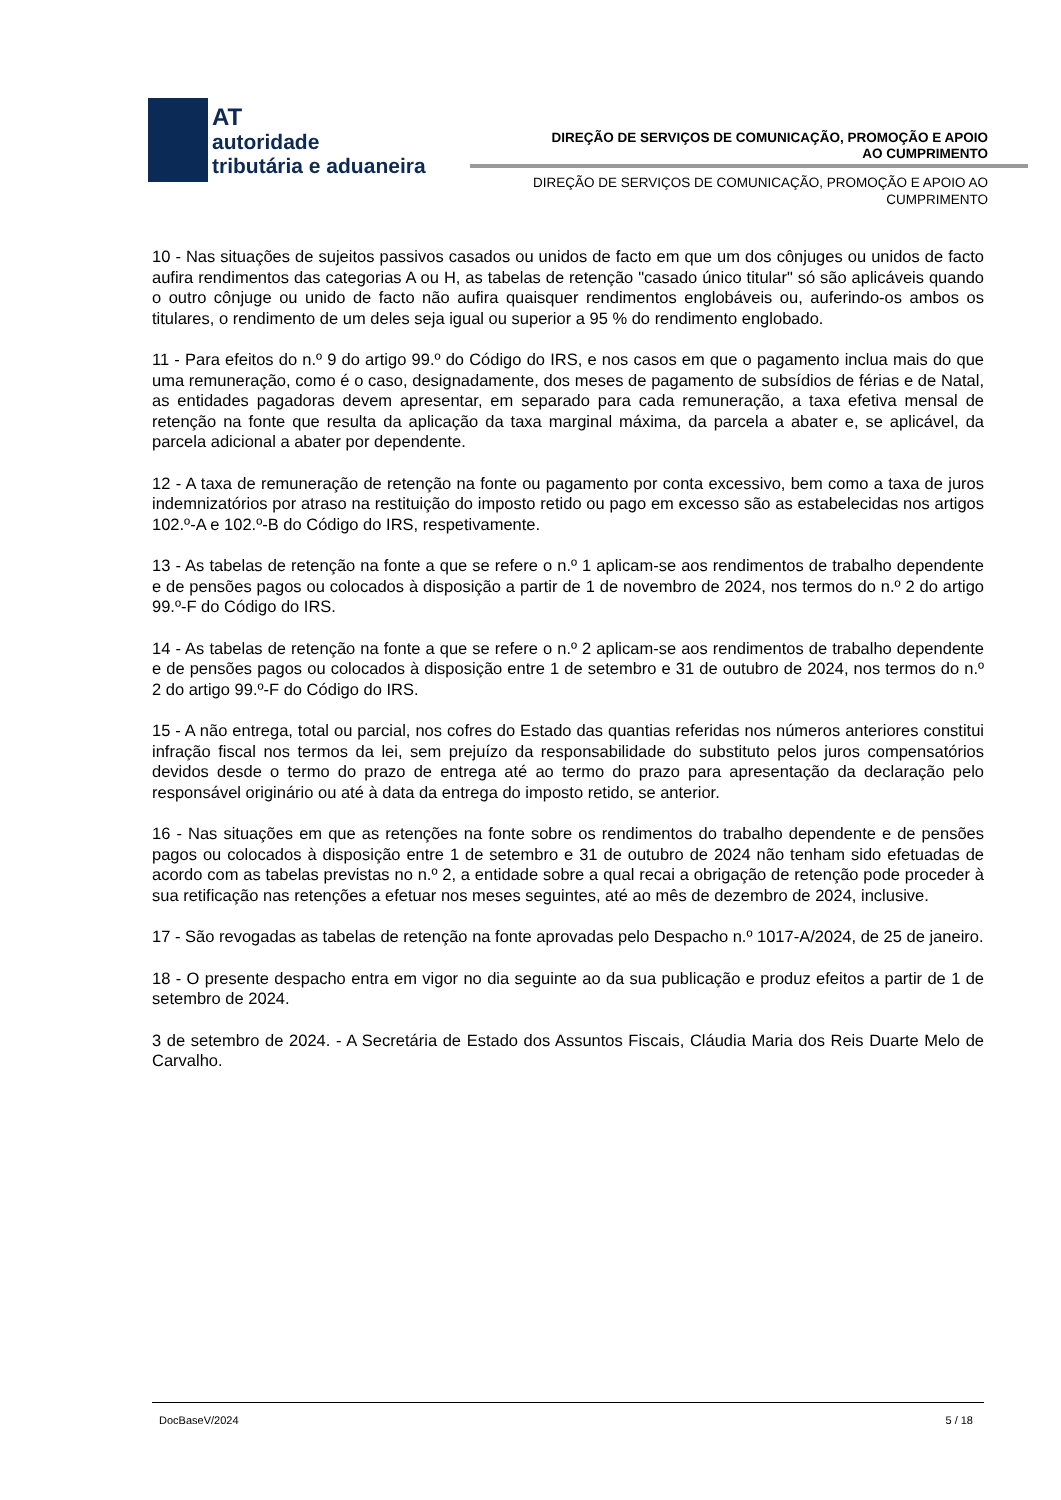AT
autoridade
tributária e aduaneira
DIREÇÃO DE SERVIÇOS DE COMUNICAÇÃO, PROMOÇÃO E APOIO AO CUMPRIMENTO
DIREÇÃO DE SERVIÇOS DE COMUNICAÇÃO, PROMOÇÃO E APOIO AO CUMPRIMENTO
10 - Nas situações de sujeitos passivos casados ou unidos de facto em que um dos cônjuges ou unidos de facto aufira rendimentos das categorias A ou H, as tabelas de retenção "casado único titular" só são aplicáveis quando o outro cônjuge ou unido de facto não aufira quaisquer rendimentos englobáveis ou, auferindo-os ambos os titulares, o rendimento de um deles seja igual ou superior a 95 % do rendimento englobado.
11 - Para efeitos do n.º 9 do artigo 99.º do Código do IRS, e nos casos em que o pagamento inclua mais do que uma remuneração, como é o caso, designadamente, dos meses de pagamento de subsídios de férias e de Natal, as entidades pagadoras devem apresentar, em separado para cada remuneração, a taxa efetiva mensal de retenção na fonte que resulta da aplicação da taxa marginal máxima, da parcela a abater e, se aplicável, da parcela adicional a abater por dependente.
12 - A taxa de remuneração de retenção na fonte ou pagamento por conta excessivo, bem como a taxa de juros indemnizatórios por atraso na restituição do imposto retido ou pago em excesso são as estabelecidas nos artigos 102.º-A e 102.º-B do Código do IRS, respetivamente.
13 - As tabelas de retenção na fonte a que se refere o n.º 1 aplicam-se aos rendimentos de trabalho dependente e de pensões pagos ou colocados à disposição a partir de 1 de novembro de 2024, nos termos do n.º 2 do artigo 99.º-F do Código do IRS.
14 - As tabelas de retenção na fonte a que se refere o n.º 2 aplicam-se aos rendimentos de trabalho dependente e de pensões pagos ou colocados à disposição entre 1 de setembro e 31 de outubro de 2024, nos termos do n.º 2 do artigo 99.º-F do Código do IRS.
15 - A não entrega, total ou parcial, nos cofres do Estado das quantias referidas nos números anteriores constitui infração fiscal nos termos da lei, sem prejuízo da responsabilidade do substituto pelos juros compensatórios devidos desde o termo do prazo de entrega até ao termo do prazo para apresentação da declaração pelo responsável originário ou até à data da entrega do imposto retido, se anterior.
16 - Nas situações em que as retenções na fonte sobre os rendimentos do trabalho dependente e de pensões pagos ou colocados à disposição entre 1 de setembro e 31 de outubro de 2024 não tenham sido efetuadas de acordo com as tabelas previstas no n.º 2, a entidade sobre a qual recai a obrigação de retenção pode proceder à sua retificação nas retenções a efetuar nos meses seguintes, até ao mês de dezembro de 2024, inclusive.
17 - São revogadas as tabelas de retenção na fonte aprovadas pelo Despacho n.º 1017-A/2024, de 25 de janeiro.
18 - O presente despacho entra em vigor no dia seguinte ao da sua publicação e produz efeitos a partir de 1 de setembro de 2024.
3 de setembro de 2024. - A Secretária de Estado dos Assuntos Fiscais, Cláudia Maria dos Reis Duarte Melo de Carvalho.
DocBaseV/2024 5 / 18